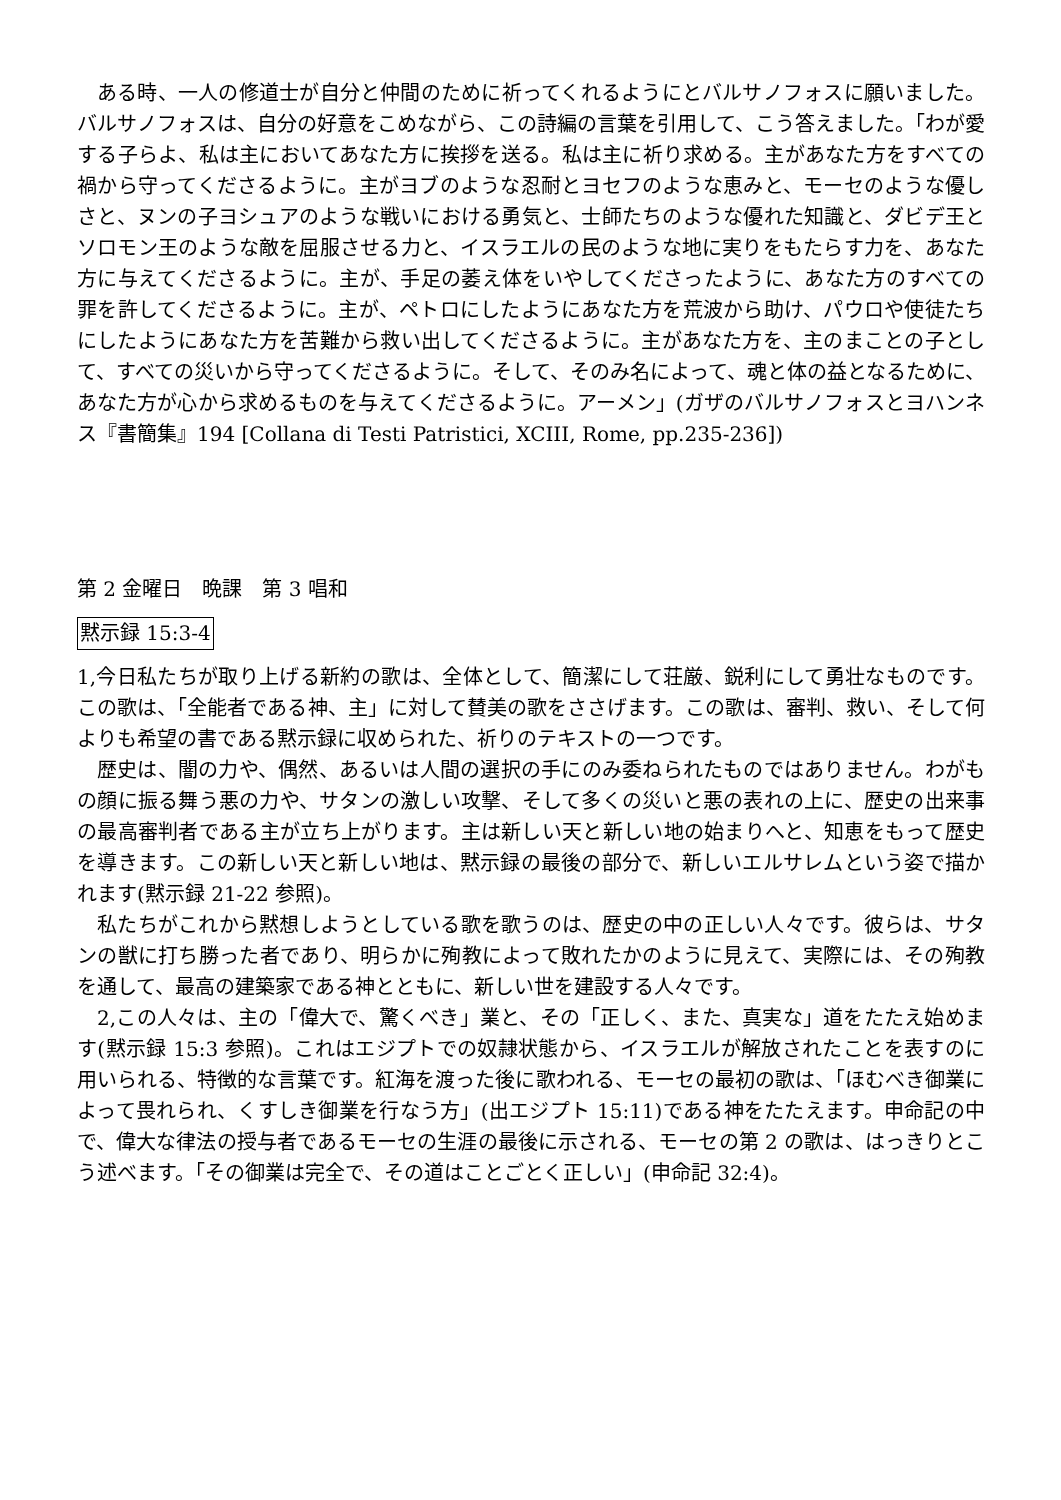ある時、一人の修道士が自分と仲間のために祈ってくれるようにとバルサノフォスに願いました。バルサノフォスは、自分の好意をこめながら、この詩編の言葉を引用して、こう答えました。「わが愛する子らよ、私は主においてあなた方に挨拶を送る。私は主に祈り求める。主があなた方をすべての禍から守ってくださるように。主がヨブのような忍耐とヨセフのような恵みと、モーセのような優しさと、ヌンの子ヨシュアのような戦いにおける勇気と、士師たちのような優れた知識と、ダビデ王とソロモン王のような敵を屈服させる力と、イスラエルの民のような地に実りをもたらす力を、あなた方に与えてくださるように。主が、手足の萎え体をいやしてくださったように、あなた方のすべての罪を許してくださるように。主が、ペトロにしたようにあなた方を荒波から助け、パウロや使徒たちにしたようにあなた方を苦難から救い出してくださるように。主があなた方を、主のまことの子として、すべての災いから守ってくださるように。そして、そのみ名によって、魂と体の益となるために、あなた方が心から求めるものを与えてくださるように。アーメン」(ガザのバルサノフォスとヨハンネス『書簡集』194 [Collana di Testi Patristici, XCIII, Rome, pp.235-236])
第 2 金曜日　晩課　第 3 唱和
黙示録 15:3-4
1,今日私たちが取り上げる新約の歌は、全体として、簡潔にして荘厳、鋭利にして勇壮なものです。この歌は、「全能者である神、主」に対して賛美の歌をささげます。この歌は、審判、救い、そして何よりも希望の書である黙示録に収められた、祈りのテキストの一つです。
歴史は、闇の力や、偶然、あるいは人間の選択の手にのみ委ねられたものではありません。わがもの顔に振る舞う悪の力や、サタンの激しい攻撃、そして多くの災いと悪の表れの上に、歴史の出来事の最高審判者である主が立ち上がります。主は新しい天と新しい地の始まりへと、知恵をもって歴史を導きます。この新しい天と新しい地は、黙示録の最後の部分で、新しいエルサレムという姿で描かれます(黙示録 21-22 参照)。
私たちがこれから黙想しようとしている歌を歌うのは、歴史の中の正しい人々です。彼らは、サタンの獣に打ち勝った者であり、明らかに殉教によって敗れたかのように見えて、実際には、その殉教を通して、最高の建築家である神とともに、新しい世を建設する人々です。
2,この人々は、主の「偉大で、驚くべき」業と、その「正しく、また、真実な」道をたたえ始めます(黙示録 15:3 参照)。これはエジプトでの奴隷状態から、イスラエルが解放されたことを表すのに用いられる、特徴的な言葉です。紅海を渡った後に歌われる、モーセの最初の歌は、「ほむべき御業によって畏れられ、くすしき御業を行なう方」(出エジプト 15:11)である神をたたえます。申命記の中で、偉大な律法の授与者であるモーセの生涯の最後に示される、モーセの第 2 の歌は、はっきりとこう述べます。「その御業は完全で、その道はことごとく正しい」(申命記 32:4)。